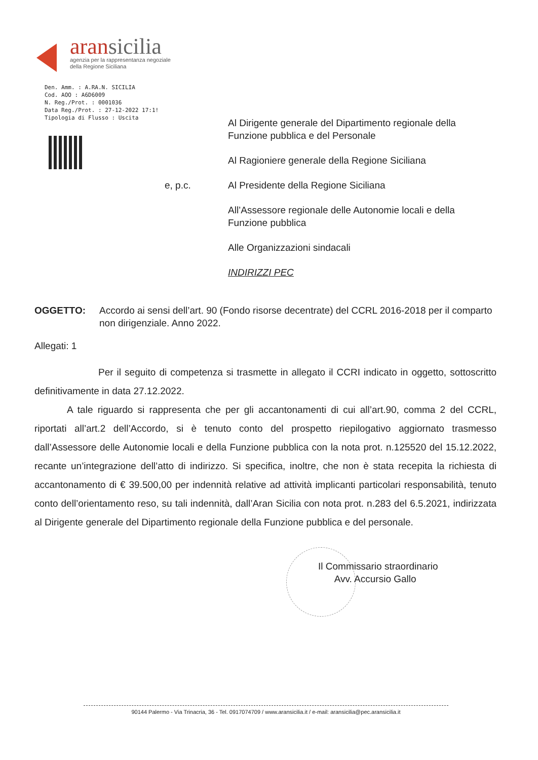aransicilia
agenzia per la rappresentanza negoziale
della Regione Siciliana
Den. Amm. : A.RA.N. SICILIA
Cod. AOO : A6D6009
N. Reg./Prot. : 0001036
Data Reg./Prot. : 27-12-2022 17:1!
Tipologia di Flusso : Uscita
e, p.c.
Al Dirigente generale del Dipartimento regionale della Funzione pubblica e del Personale
Al Ragioniere generale della Regione Siciliana
Al Presidente della Regione Siciliana
All’Assessore regionale delle Autonomie locali e della Funzione pubblica
Alle Organizzazioni sindacali
INDIRIZZI PEC
OGGETTO: Accordo ai sensi dell’art. 90 (Fondo risorse decentrate) del CCRL 2016-2018 per il comparto non dirigenziale. Anno 2022.
Allegati: 1
Per il seguito di competenza si trasmette in allegato il CCRI indicato in oggetto, sottoscritto definitivamente in data 27.12.2022.
A tale riguardo si rappresenta che per gli accantonamenti di cui all’art.90, comma 2 del CCRL, riportati all’art.2 dell’Accordo, si è tenuto conto del prospetto riepilogativo aggiornato trasmesso dall’Assessore delle Autonomie locali e della Funzione pubblica con la nota prot. n.125520 del 15.12.2022, recante un’integrazione dell’atto di indirizzo. Si specifica, inoltre, che non è stata recepita la richiesta di accantonamento di € 39.500,00 per indennità relative ad attività implicanti particolari responsabilità, tenuto conto dell’orientamento reso, su tali indennità, dall’Aran Sicilia con nota prot. n.283 del 6.5.2021, indirizzata al Dirigente generale del Dipartimento regionale della Funzione pubblica e del personale.
Il Commissario straordinario
Avv. Accursio Gallo
90144 Palermo - Via Trinacria, 36 - Tel. 0917074709 / www.aransicilia.it / e-mail: aransicilia@pec.aransicilia.it